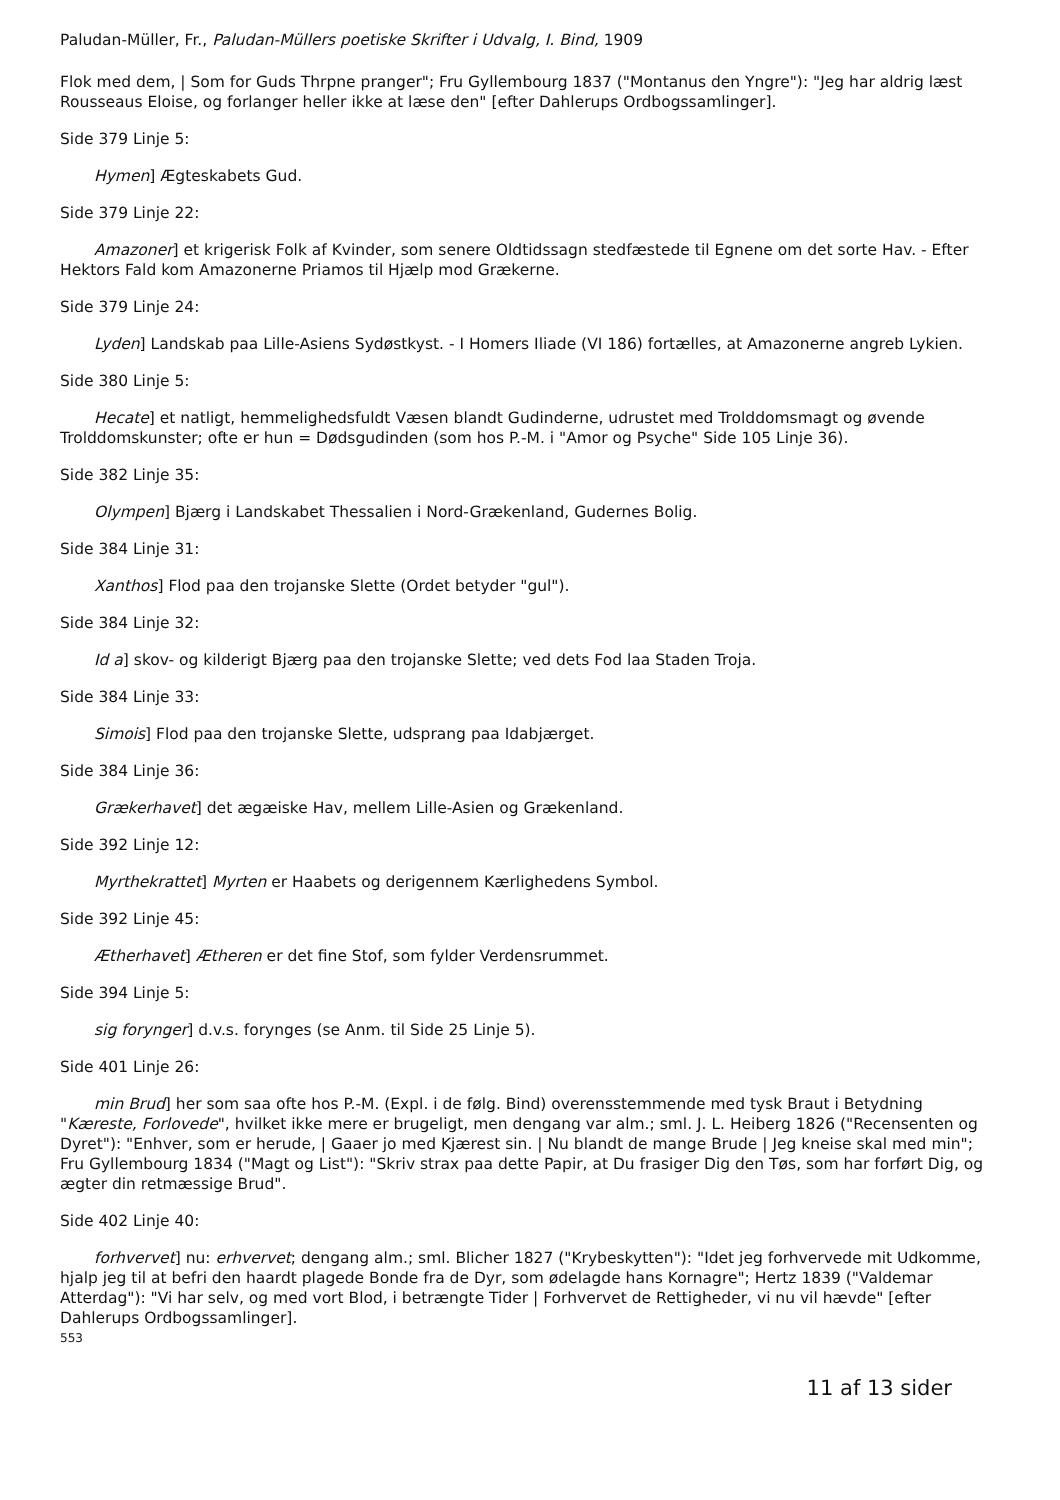Paludan-Müller, Fr., Paludan-Müllers poetiske Skrifter i Udvalg, I. Bind, 1909
Flok med dem, | Som for Guds Thrpne pranger"; Fru Gyllembourg 1837 ("Montanus den Yngre"): "Jeg har aldrig læst Rousseaus Eloise, og forlanger heller ikke at læse den" [efter Dahlerups Ordbogssamlinger].
Side 379 Linje 5:
Hymen] Ægteskabets Gud.
Side 379 Linje 22:
Amazoner] et krigerisk Folk af Kvinder, som senere Oldtidssagn stedfæstede til Egnene om det sorte Hav. - Efter Hektors Fald kom Amazonerne Priamos til Hjælp mod Grækerne.
Side 379 Linje 24:
Lyden] Landskab paa Lille-Asiens Sydøstkyst. - I Homers Iliade (VI 186) fortælles, at Amazonerne angreb Lykien.
Side 380 Linje 5:
Hecate] et natligt, hemmelighedsfuldt Væsen blandt Gudinderne, udrustet med Trolddomsmagt og øvende Trolddomskunster; ofte er hun = Dødsgudinden (som hos P.-M. i "Amor og Psyche" Side 105 Linje 36).
Side 382 Linje 35:
Olympen] Bjærg i Landskabet Thessalien i Nord-Grækenland, Gudernes Bolig.
Side 384 Linje 31:
Xanthos] Flod paa den trojanske Slette (Ordet betyder "gul").
Side 384 Linje 32:
Id a] skov- og kilderigt Bjærg paa den trojanske Slette; ved dets Fod laa Staden Troja.
Side 384 Linje 33:
Simois] Flod paa den trojanske Slette, udsprang paa Idabjærget.
Side 384 Linje 36:
Grækerhavet] det ægæiske Hav, mellem Lille-Asien og Grækenland.
Side 392 Linje 12:
Myrthekrattet] Myrten er Haabets og derigennem Kærlighedens Symbol.
Side 392 Linje 45:
Ætherhavet] Ætheren er det fine Stof, som fylder Verdensrummet.
Side 394 Linje 5:
sig forynger] d.v.s. forynges (se Anm. til Side 25 Linje 5).
Side 401 Linje 26:
min Brud] her som saa ofte hos P.-M. (Expl. i de følg. Bind) overensstemmende med tysk Braut i Betydning "Kæreste, Forlovede", hvilket ikke mere er brugeligt, men dengang var alm.; sml. J. L. Heiberg 1826 ("Recensenten og Dyret"): "Enhver, som er herude, | Gaaer jo med Kjærest sin. | Nu blandt de mange Brude | Jeg kneise skal med min"; Fru Gyllembourg 1834 ("Magt og List"): "Skriv strax paa dette Papir, at Du frasiger Dig den Tøs, som har forført Dig, og ægter din retmæssige Brud".
Side 402 Linje 40:
forhvervet] nu: erhvervet; dengang alm.; sml. Blicher 1827 ("Krybeskytten"): "Idet jeg forhvervede mit Udkomme, hjalp jeg til at befri den haardt plagede Bonde fra de Dyr, som ødelagde hans Kornagre"; Hertz 1839 ("Valdemar Atterdag"): "Vi har selv, og med vort Blod, i betrængte Tider | Forhvervet de Rettigheder, vi nu vil hævde" [efter Dahlerups Ordbogssamlinger].
553
11 af 13 sider